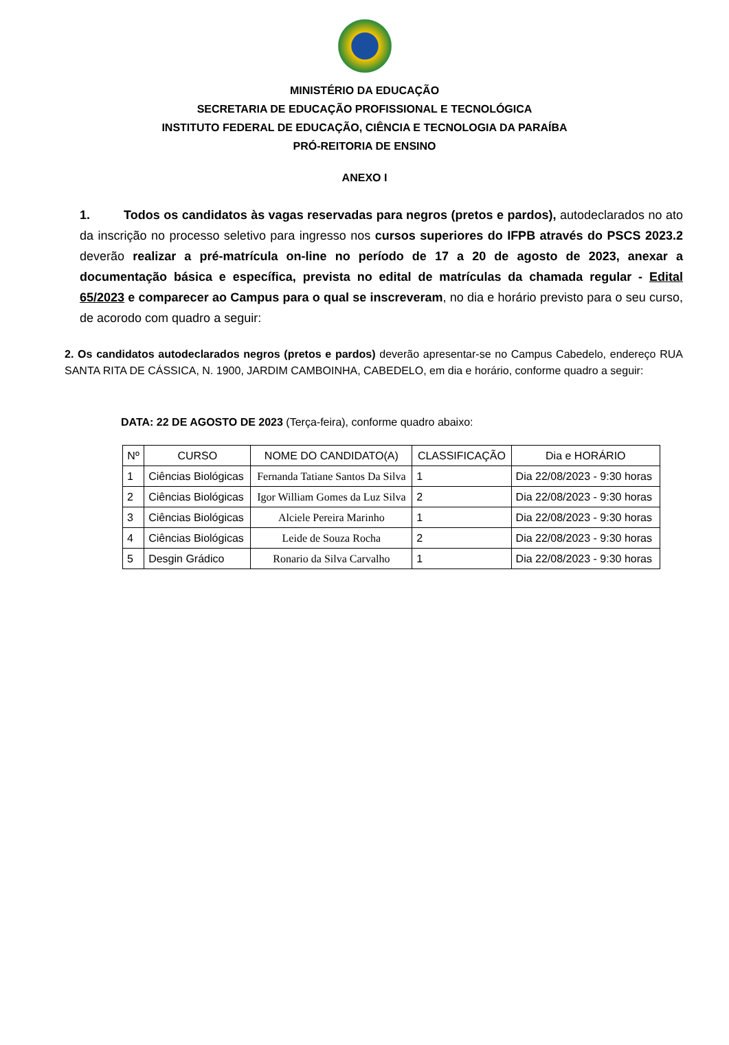MINISTÉRIO DA EDUCAÇÃO
SECRETARIA DE EDUCAÇÃO PROFISSIONAL E TECNOLÓGICA
INSTITUTO FEDERAL DE EDUCAÇÃO, CIÊNCIA E TECNOLOGIA DA PARAÍBA
PRÓ-REITORIA DE ENSINO
ANEXO I
1. Todos os candidatos às vagas reservadas para negros (pretos e pardos), autodeclarados no ato da inscrição no processo seletivo para ingresso nos cursos superiores do IFPB através do PSCS 2023.2 deverão realizar a pré-matrícula on-line no período de 17 a 20 de agosto de 2023, anexar a documentação básica e específica, prevista no edital de matrículas da chamada regular - Edital 65/2023 e comparecer ao Campus para o qual se inscreveram, no dia e horário previsto para o seu curso, de acorodo com quadro a seguir:
2. Os candidatos autodeclarados negros (pretos e pardos) deverão apresentar-se no Campus Cabedelo, endereço RUA SANTA RITA DE CÁSSICA, N. 1900, JARDIM CAMBOINHA, CABEDELO, em dia e horário, conforme quadro a seguir:
DATA: 22 DE AGOSTO DE 2023 (Terça-feira), conforme quadro abaixo:
| Nº | CURSO | NOME DO CANDIDATO(A) | CLASSIFICAÇÃO | Dia e HORÁRIO |
| --- | --- | --- | --- | --- |
| 1 | Ciências Biológicas | Fernanda Tatiane Santos Da Silva | 1 | Dia 22/08/2023 - 9:30 horas |
| 2 | Ciências Biológicas | Igor William Gomes da Luz Silva | 2 | Dia 22/08/2023 - 9:30 horas |
| 3 | Ciências Biológicas | Alciele Pereira Marinho | 1 | Dia 22/08/2023 - 9:30 horas |
| 4 | Ciências Biológicas | Leide de Souza Rocha | 2 | Dia 22/08/2023 - 9:30 horas |
| 5 | Desgin Grádico | Ronario da Silva Carvalho | 1 | Dia 22/08/2023 - 9:30 horas |